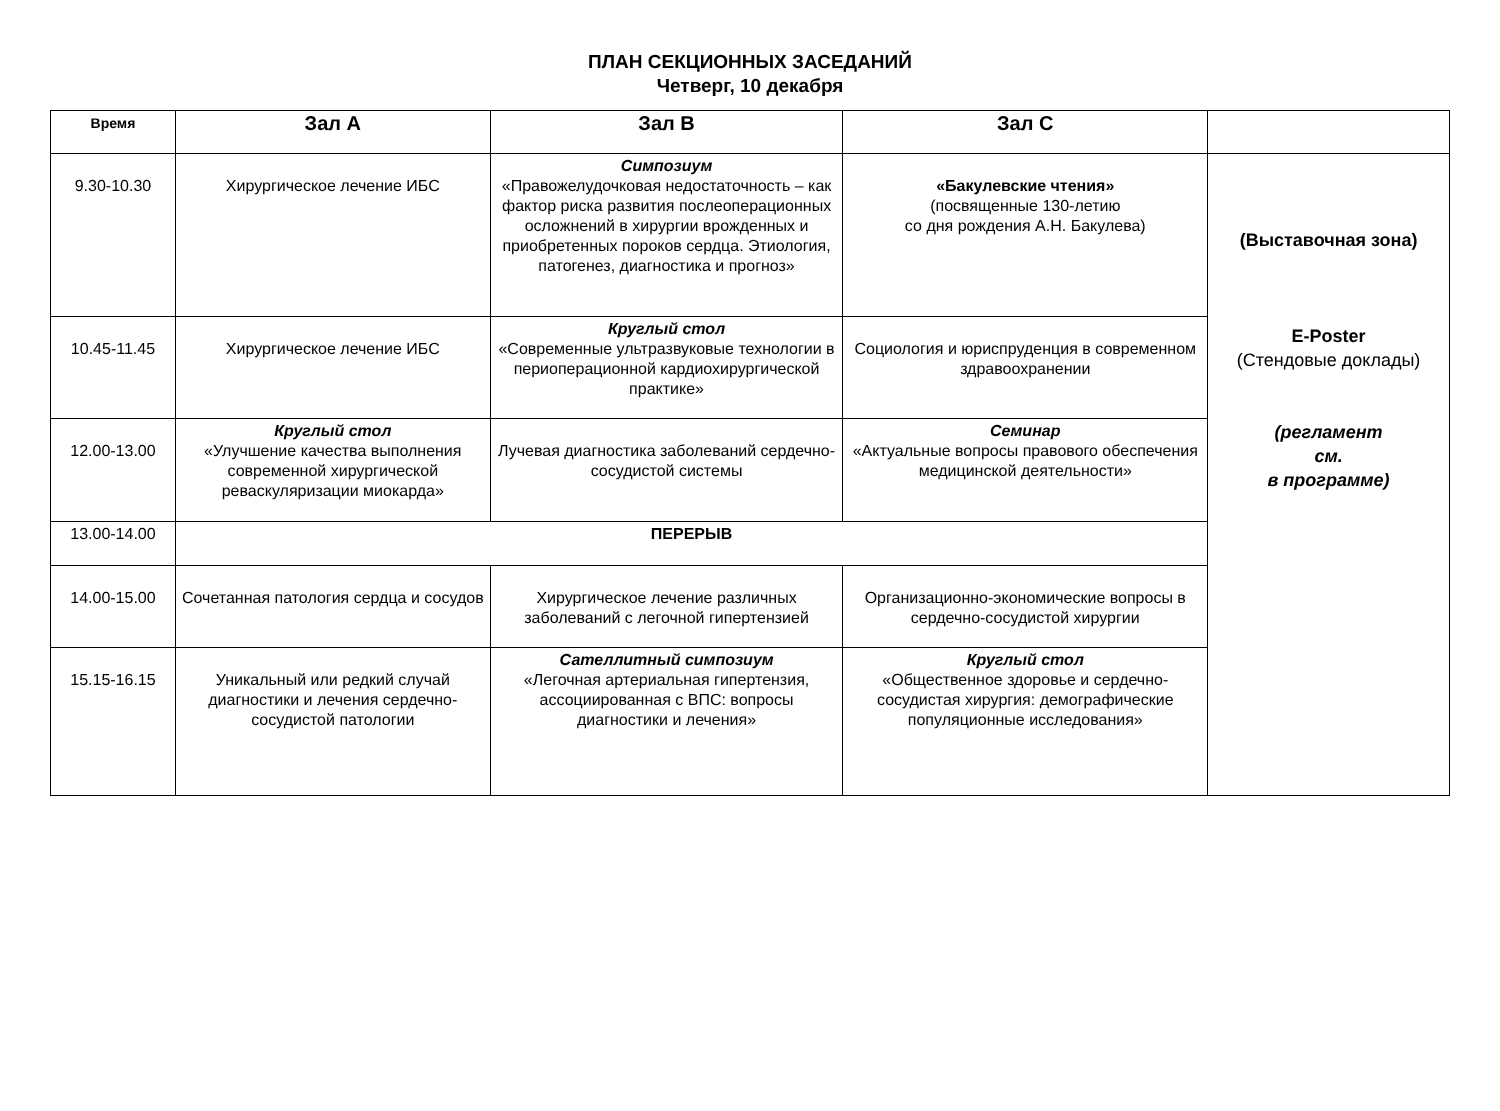ПЛАН СЕКЦИОННЫХ ЗАСЕДАНИЙ
Четверг, 10 декабря
| Время | Зал А | Зал В | Зал С | |
| --- | --- | --- | --- | --- |
| 9.30-10.30 | Хирургическое лечение ИБС | Симпозиум «Правожелудочковая недостаточность – как фактор риска развития послеоперационных осложнений в хирургии врожденных и приобретенных пороков сердца. Этиология, патогенез, диагностика и прогноз» | «Бакулевские чтения» (посвященные 130-летию со дня рождения А.Н. Бакулева) | (Выставочная зона) E-Poster (Стендовые доклады) (регламент см. в программе) |
| 10.45-11.45 | Хирургическое лечение ИБС | Круглый стол «Современные ультразвуковые технологии в периоперационной кардиохирургической практике» | Социология и юриспруденция в современном здравоохранении | |
| 12.00-13.00 | Круглый стол «Улучшение качества выполнения современной хирургической реваскуляризации миокарда» | Лучевая диагностика заболеваний сердечно-сосудистой системы | Семинар «Актуальные вопросы правового обеспечения медицинской деятельности» | |
| 13.00-14.00 | ПЕРЕРЫВ | | | |
| 14.00-15.00 | Сочетанная патология сердца и сосудов | Хирургическое лечение различных заболеваний с легочной гипертензией | Организационно-экономические вопросы в сердечно-сосудистой хирургии | |
| 15.15-16.15 | Уникальный или редкий случай диагностики и лечения сердечно-сосудистой патологии | Сателлитный симпозиум «Легочная артериальная гипертензия, ассоциированная с ВПС: вопросы диагностики и лечения» | Круглый стол «Общественное здоровье и сердечно-сосудистая хирургия: демографические популяционные исследования» | |